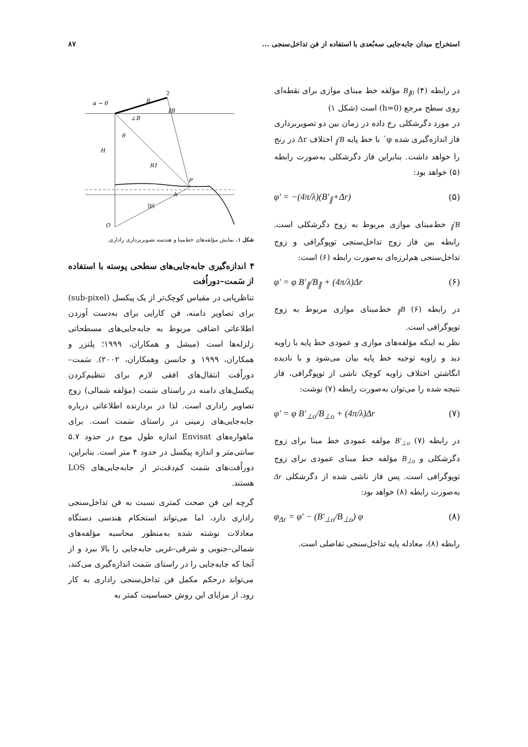استخراج میدان جابه‌جایی سه‌بُعدی با استفاده از فن تداخل‌سنجی ... ۸۷
در رابطه (۴) B<sub>∥0</sub> مؤلفه خط مبنای موازی برای نقطه‌ای روی سطح مرجع (h=0) است (شکل ۱)
در مورد دگرشکلی رخ داده در زمان بین دو تصویربرداری فاز اندازه‌گیری شده φ´ با خط پایه B'<sub>∥</sub> اختلاف Δr در رنج را خواهد داشت. بنابراین فاز دگرشکلی به‌صورت رابطه (۵) خواهد بود:
(۵) φ' = −(4π/λ)(B'<sub>∥</sub>+Δr)
B'<sub>∥</sub> خط‌مبنای موازی مربوط به زوج دگرشکلی است. رابطه بین فاز زوج تداخل‌سنجی توپوگرافی و زوج تداخل‌سنجی هم‌لرزه‌ای به‌صورت رابطه (۶) است:
(۶) φ' = φ B'<sub>∥</sub>/B<sub>∥</sub> + (4π/λ)Δr
در رابطه (۶) B<sub>∥</sub> خط‌مبنای موازی مربوط به زوج توپوگرافی است.
نظر به اینکه مؤلفه‌های موازی و عمودی خط پایه با زاویه دید و زاویه توجیه خط پایه بیان می‌شود و با نادیده انگاشتن اختلاف زاویه کوچک ناشی از توپوگرافی، فاز نتیجه شده را می‌توان به‌صورت رابطه (۷) نوشت:
(۷) φ' = φ B'<sub>⊥o</sub>/B<sub>⊥o</sub> + (4π/λ)Δr
در رابطه (۷) B'<sub>⊥o</sub> مولفه عمودی خط مبنا برای زوج دگرشکلی و B<sub>⊥o</sub> مؤلفه خط مبنای عمودی برای زوج توپوگرافی است. پس فاز ناشی شده از دگرشکلی Δr به‌صورت رابطه (۸) خواهد بود:
(۸) φ<sub>Δr</sub> = φ' − (B'<sub>⊥o</sub>/B<sub>⊥o</sub>) φ
رابطه (۸)، معادله پایه تداخل‌سنجی تفاضلی است.
α − θ
B
2
B∥
B⊥
θ
H
R1
P
h
|p|
O
شکل ۱. نمایش مؤلفه‌های خط‌مبنا و هندسه تصویربرداری راداری.
۴ اندازه‌گیری جابه‌جایی‌های سطحی پوسته با استفاده از سَمت–دوراُفت
تناظریابی در مقیاس کوچک‌تر از یک پیکسل (sub-pixel) برای تصاویر دامنه، فن کارایی برای به‌دست آوردن اطلاعاتی اضافی مربوط به جابه‌جایی‌های مسطحاتی زلزله‌ها است (میشل و همکاران، ۱۹۹۹؛ پلتزر و همکاران، ۱۹۹۹ و جانسن وهمکاران، ۲۰۰۲). سَمت–دوراُفت انتقال‌های افقی لازم برای تنظیم‌کردن پیکسل‌های دامنه در راستای سَمت (مؤلفه شمالی) زوج تصاویر راداری است. لذا در بردارنده اطلاعاتی درباره جابه‌جایی‌های زمینی در راستای سَمت است. برای ماهواره‌های Envisat اندازه طول موج در حدود ۵.۷ سانتی‌متر و اندازه پیکسل در حدود ۴ متر است. بنابراین، دوراُفت‌های سَمت کم‌دقت‌تر از جابه‌جایی‌های LOS هستند.
گرچه این فن صحت کمتری نسبت به فن تداخل‌سنجی راداری دارد، اما می‌تواند استحکام هندسی دستگاه معادلات نوشته شده به‌منظور محاسبه مؤلفه‌های شمالی–جنوبی و شرقی–غربی جابه‌جایی را بالا ببرد و از آنجا که جابه‌جایی را در راستای سَمت اندازه‌گیری می‌کند، می‌تواند درحکم مکمل فن تداخل‌سنجی راداری به کار رود. از مزایای این روش حساسیت کمتر به